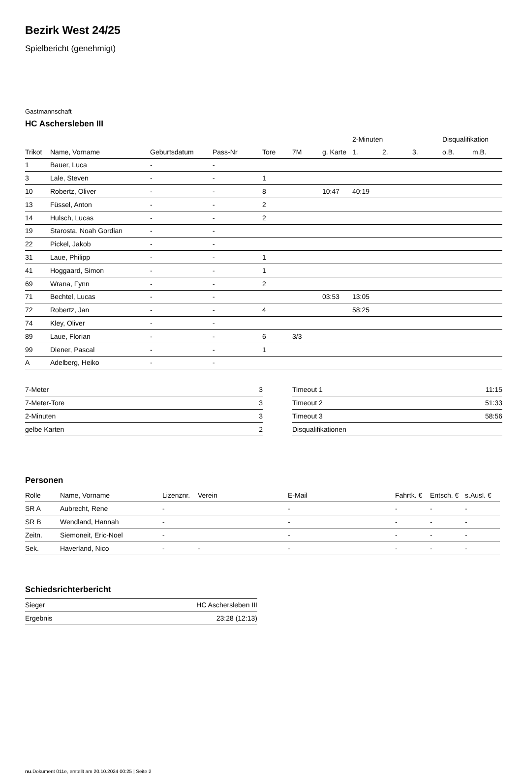Bezirk West 24/25
Spielbericht (genehmigt)
Gastmannschaft
HC Aschersleben III
| | | | | | | | 2-Minuten | | | Disqualifikation | |
| --- | --- | --- | --- | --- | --- | --- | --- | --- | --- | --- | --- |
| Trikot | Name, Vorname | Geburtsdatum | Pass-Nr | Tore | 7M | g. Karte | 1. | 2. | 3. | o.B. | m.B. |
| 1 | Bauer, Luca | - | - | | | | | | | | |
| 3 | Lale, Steven | - | - | 1 | | | | | | | |
| 10 | Robertz, Oliver | - | - | 8 | | 10:47 | 40:19 | | | | |
| 13 | Füssel, Anton | - | - | 2 | | | | | | | |
| 14 | Hulsch, Lucas | - | - | 2 | | | | | | | |
| 19 | Starosta, Noah Gordian | - | - | | | | | | | | |
| 22 | Pickel, Jakob | - | - | | | | | | | | |
| 31 | Laue, Philipp | - | - | 1 | | | | | | | |
| 41 | Hoggaard, Simon | - | - | 1 | | | | | | | |
| 69 | Wrana, Fynn | - | - | 2 | | | | | | | |
| 71 | Bechtel, Lucas | - | - | | | 03:53 | 13:05 | | | | |
| 72 | Robertz, Jan | - | - | 4 | | | 58:25 | | | | |
| 74 | Kley, Oliver | - | - | | | | | | | | |
| 89 | Laue, Florian | - | - | 6 | 3/3 | | | | | | |
| 99 | Diener, Pascal | - | - | 1 | | | | | | | |
| A | Adelberg, Heiko | - | - | | | | | | | | |
| 7-Meter | 3 |
| 7-Meter-Tore | 3 |
| 2-Minuten | 3 |
| gelbe Karten | 2 |
| Timeout 1 | 11:15 |
| Timeout 2 | 51:33 |
| Timeout 3 | 58:56 |
| Disqualifikationen | |
Personen
| Rolle | Name, Vorname | Lizenznr. | Verein | E-Mail | Fahrtk. € | Entsch. € | s.Ausl. € |
| --- | --- | --- | --- | --- | --- | --- | --- |
| SR A | Aubrecht, Rene | - | | - | - | - | - |
| SR B | Wendland, Hannah | - | | - | - | - | - |
| Zeitn. | Siemoneit, Eric-Noel | - | | - | - | - | - |
| Sek. | Haverland, Nico | - | - | - | - | - | - |
Schiedsrichterbericht
| Sieger | HC Aschersleben III |
| Ergebnis | 23:28 (12:13) |
nu.Dokument 011e, erstellt am 20.10.2024 00:25 | Seite 2